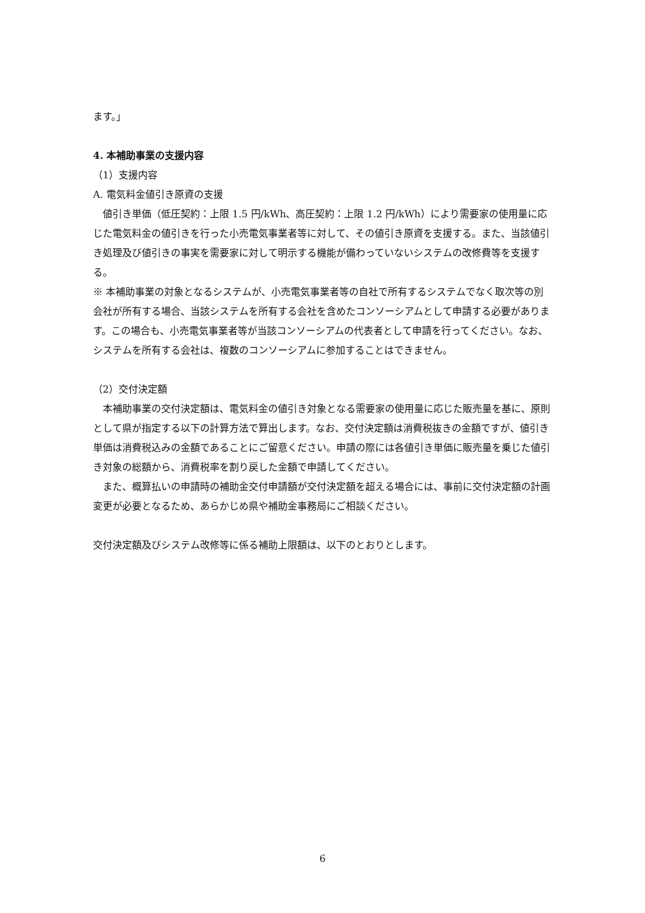ます。」
4. 本補助事業の支援内容
（1）支援内容
A. 電気料金値引き原資の支援
値引き単価（低圧契約：上限 1.5 円/kWh、高圧契約：上限 1.2 円/kWh）により需要家の使用量に応じた電気料金の値引きを行った小売電気事業者等に対して、その値引き原資を支援する。また、当該値引き処理及び値引きの事実を需要家に対して明示する機能が備わっていないシステムの改修費等を支援する。
※ 本補助事業の対象となるシステムが、小売電気事業者等の自社で所有するシステムでなく取次等の別会社が所有する場合、当該システムを所有する会社を含めたコンソーシアムとして申請する必要があります。この場合も、小売電気事業者等が当該コンソーシアムの代表者として申請を行ってください。なお、システムを所有する会社は、複数のコンソーシアムに参加することはできません。
（2）交付決定額
本補助事業の交付決定額は、電気料金の値引き対象となる需要家の使用量に応じた販売量を基に、原則として県が指定する以下の計算方法で算出します。なお、交付決定額は消費税抜きの金額ですが、値引き単価は消費税込みの金額であることにご留意ください。申請の際には各値引き単価に販売量を乗じた値引き対象の総額から、消費税率を割り戻した金額で申請してください。
また、概算払いの申請時の補助金交付申請額が交付決定額を超える場合には、事前に交付決定額の計画変更が必要となるため、あらかじめ県や補助金事務局にご相談ください。
交付決定額及びシステム改修等に係る補助上限額は、以下のとおりとします。
6